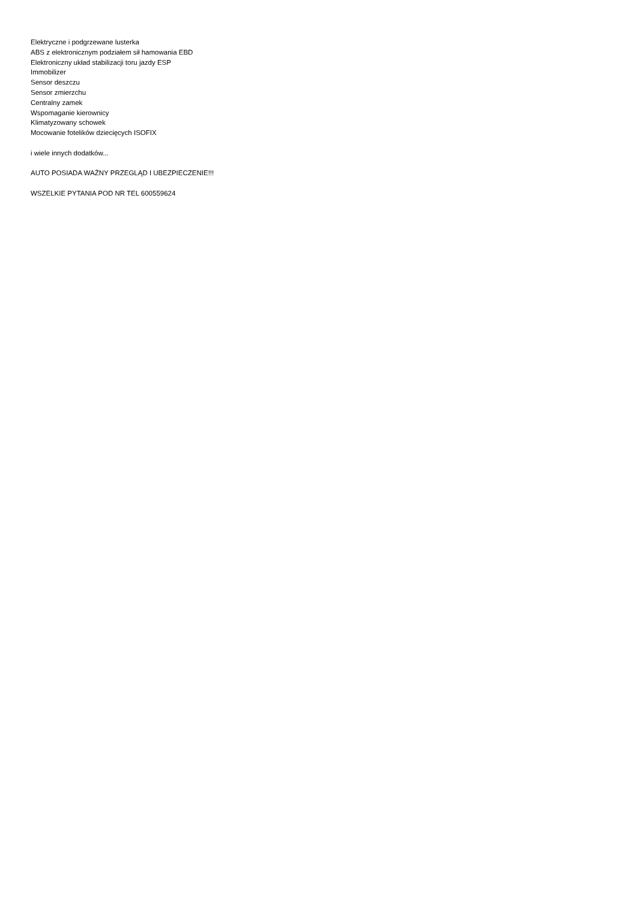Elektryczne i podgrzewane lusterka
ABS z elektronicznym podziałem sił hamowania EBD
Elektroniczny układ stabilizacji toru jazdy ESP
Immobilizer
Sensor deszczu
Sensor zmierzchu
Centralny zamek
Wspomaganie kierownicy
Klimatyzowany schowek
Mocowanie fotelików dziecięcych ISOFIX
i wiele innych dodatków...
AUTO POSIADA WAŻNY PRZEGLĄD I UBEZPIECZENIE!!!
WSZELKIE PYTANIA POD NR TEL 600559624